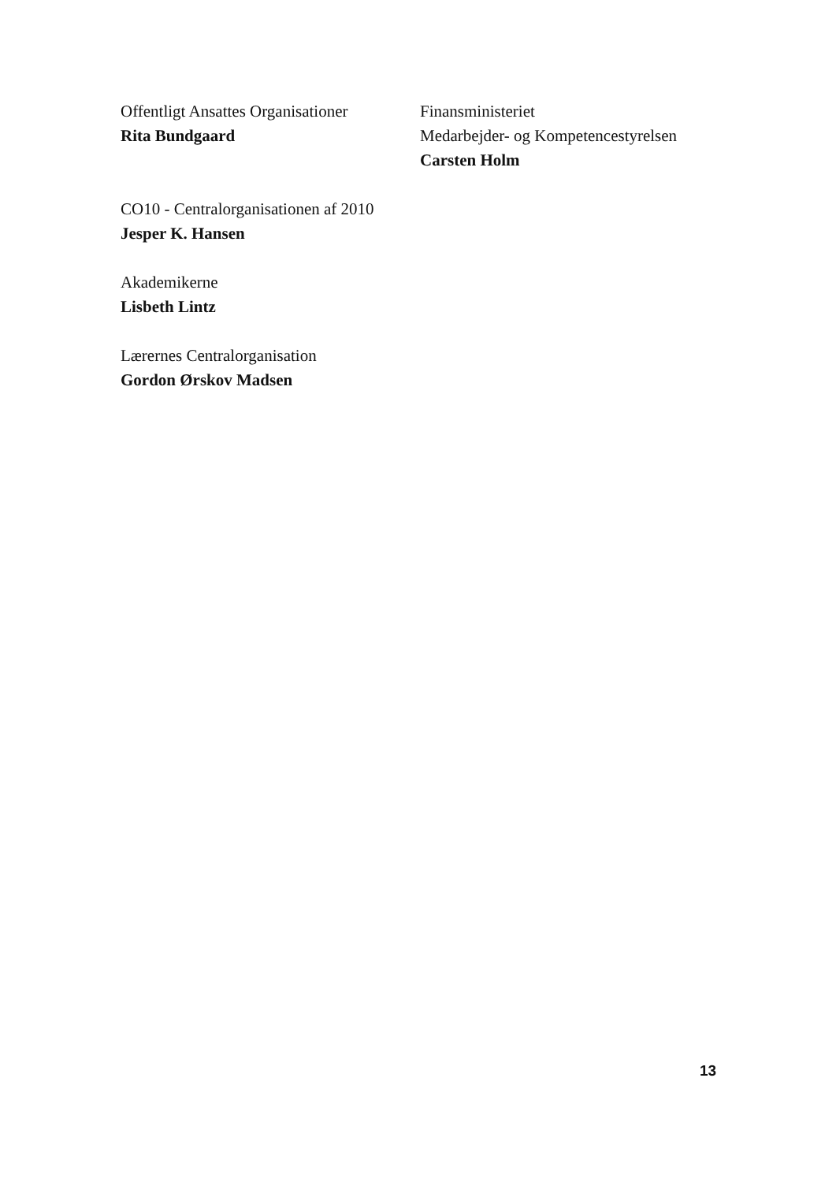Offentligt Ansattes Organisationer
Rita Bundgaard
Finansministeriet
Medarbejder- og Kompetencestyrelsen
Carsten Holm
CO10 - Centralorganisationen af 2010
Jesper K. Hansen
Akademikerne
Lisbeth Lintz
Lærernes Centralorganisation
Gordon Ørskov Madsen
13